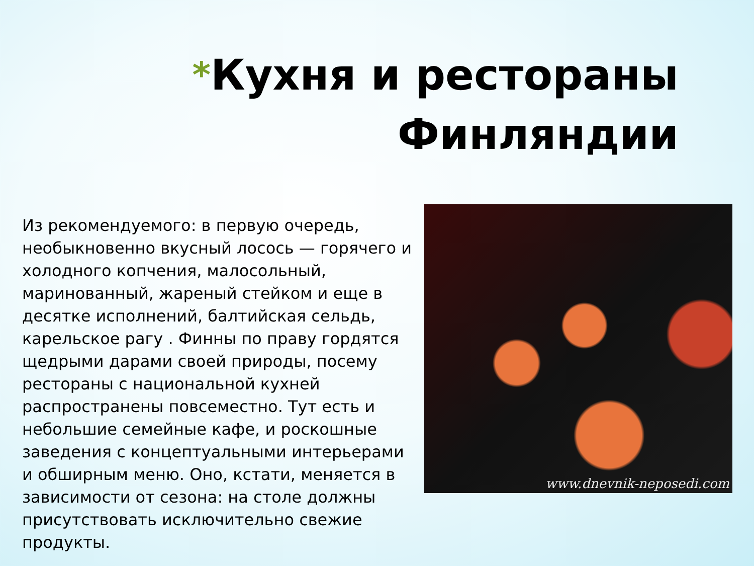*Кухня и рестораны
Финляндии
Из рекомендуемого: в первую очередь, необыкновенно вкусный лосось — горячего и холодного копчения, малосольный, маринованный, жареный стейком и еще в десятке исполнений, балтийская сельдь, карельское рагу . Финны по праву гордятся щедрыми дарами своей природы, посему рестораны с национальной кухней распространены повсеместно. Тут есть и небольшие семейные кафе, и роскошные заведения с концептуальными интерьерами и обширным меню. Оно, кстати, меняется в зависимости от сезона: на столе должны присутствовать исключительно свежие продукты.
www.dnevnik-neposedi.com